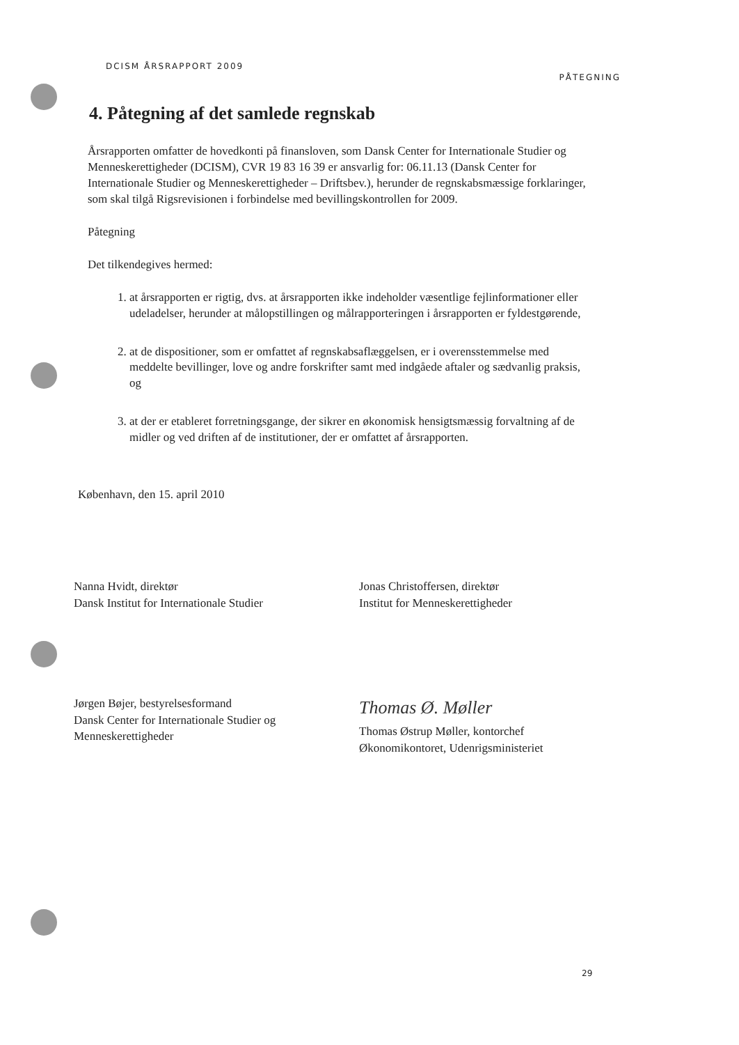DCISM ÅRSRAPPORT 2009
PÅTEGNING
4. Påtegning af det samlede regnskab
Årsrapporten omfatter de hovedkonti på finansloven, som Dansk Center for Internationale Studier og Menneskerettigheder (DCISM), CVR 19 83 16 39 er ansvarlig for: 06.11.13 (Dansk Center for Internationale Studier og Menneskerettigheder – Driftsbev.), herunder de regnskabsmæssige forklaringer, som skal tilgå Rigsrevisionen i forbindelse med bevillingskontrollen for 2009.
Påtegning
Det tilkendegives hermed:
1. at årsrapporten er rigtig, dvs. at årsrapporten ikke indeholder væsentlige fejlinformationer eller udeladelser, herunder at målopstillingen og målrapporteringen i årsrapporten er fyldestgørende,
2. at de dispositioner, som er omfattet af regnskabsaflæggelsen, er i overensstemmelse med meddelte bevillinger, love og andre forskrifter samt med indgåede aftaler og sædvanlig praksis, og
3. at der er etableret forretningsgange, der sikrer en økonomisk hensigtsmæssig forvaltning af de midler og ved driften af de institutioner, der er omfattet af årsrapporten.
København, den 15. april 2010
Nanna Hvidt, direktør
Dansk Institut for Internationale Studier
Jonas Christoffersen, direktør
Institut for Menneskerettigheder
Jørgen Bøjer, bestyrelsesformand
Dansk Center for Internationale Studier og
Menneskerettigheder
Thomas Ø. Møller
Thomas Østrup Møller, kontorchef
Økonomikontoret, Udenrigsministeriet
29